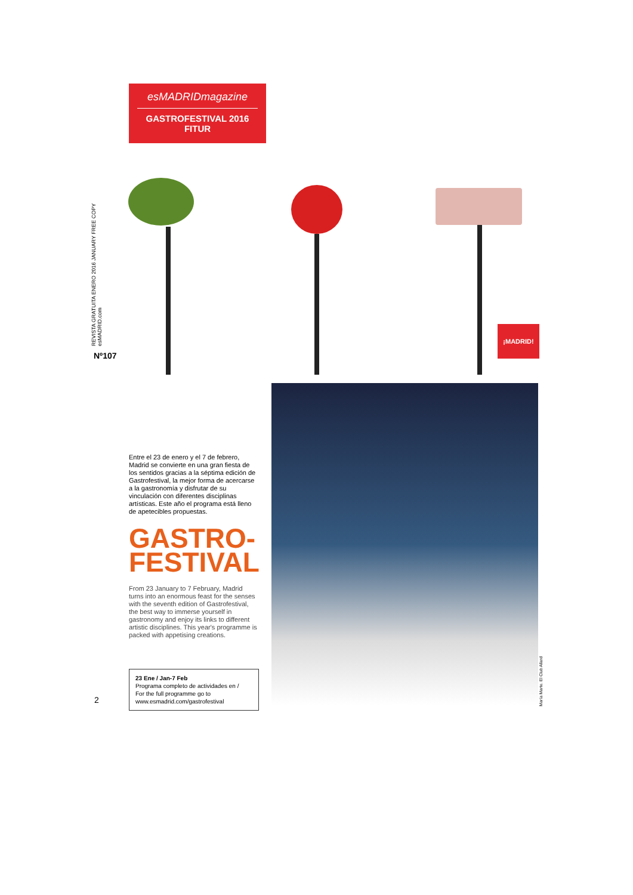esMADRIDmagazine
GASTROFESTIVAL 2016
FITUR
REVISTA GRATUITA ENERO 2016 JANUARY FREE COPY esMADRID.com
Nº107
¡MADRID!
Entre el 23 de enero y el 7 de febrero, Madrid se convierte en una gran fiesta de los sentidos gracias a la séptima edición de Gastrofestival, la mejor forma de acercarse a la gastronomía y disfrutar de su vinculación con diferentes disciplinas artísticas. Este año el programa está lleno de apetecibles propuestas.
GASTRO-
FESTIVAL
From 23 January to 7 February, Madrid turns into an enormous feast for the senses with the seventh edition of Gastrofestival, the best way to immerse yourself in gastronomy and enjoy its links to different artistic disciplines. This year's programme is packed with appetising creations.
23 Ene / Jan-7 Feb
Programa completo de actividades en /
For the full programme go to
www.esmadrid.com/gastrofestival
María Marte. El Club Allard
2